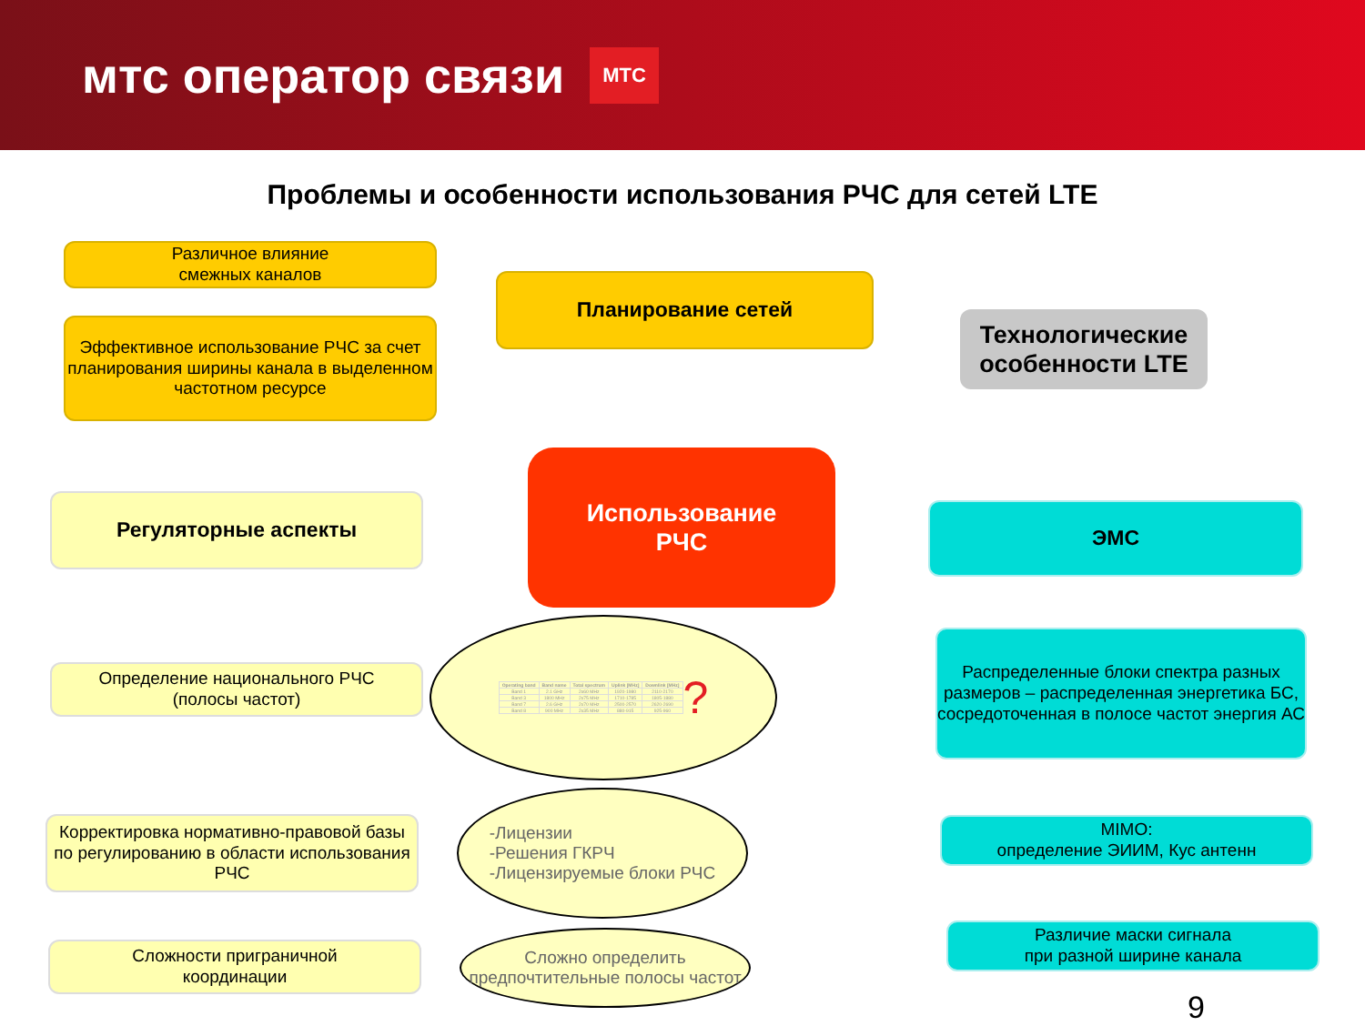мтс оператор связи МТС
Проблемы и особенности использования РЧС для сетей LTE
Различное влияние
смежных каналов
Эффективное использование РЧС за счет планирования ширины канала в выделенном частотном ресурсе
Планирование сетей
Технологические особенности LTE
Регуляторные аспекты
Использование
РЧС
ЭМС
Определение национального РЧС
(полосы частот)
| Operating band | Band name | Total spectrum | Uplink [MHz] | Downlink [MHz] |
| --- | --- | --- | --- | --- |
| Band 1 | 2.1 GHz | 2x60 MHz | 1920-1980 | 2110-2170 |
| Band 3 | 1800 MHz | 2x75 MHz | 1710-1785 | 1805-1880 |
| Band 7 | 2.6 GHz | 2x70 MHz | 2500-2570 | 2620-2690 |
| Band 8 | 900 MHz | 2x35 MHz | 880-915 | 925-960 |
?
Распределенные блоки спектра разных размеров – распределенная энергетика БС, сосредоточенная в полосе частот энергия АС
Корректировка нормативно-правовой базы по регулированию в области использования РЧС
-Лицензии
-Решения ГКРЧ
-Лицензируемые блоки РЧС
MIMO:
определение ЭИИМ, Кус антенн
Сложности приграничной
координации
Сложно определить предпочтительные полосы частот
Различие маски сигнала
при разной ширине канала
9